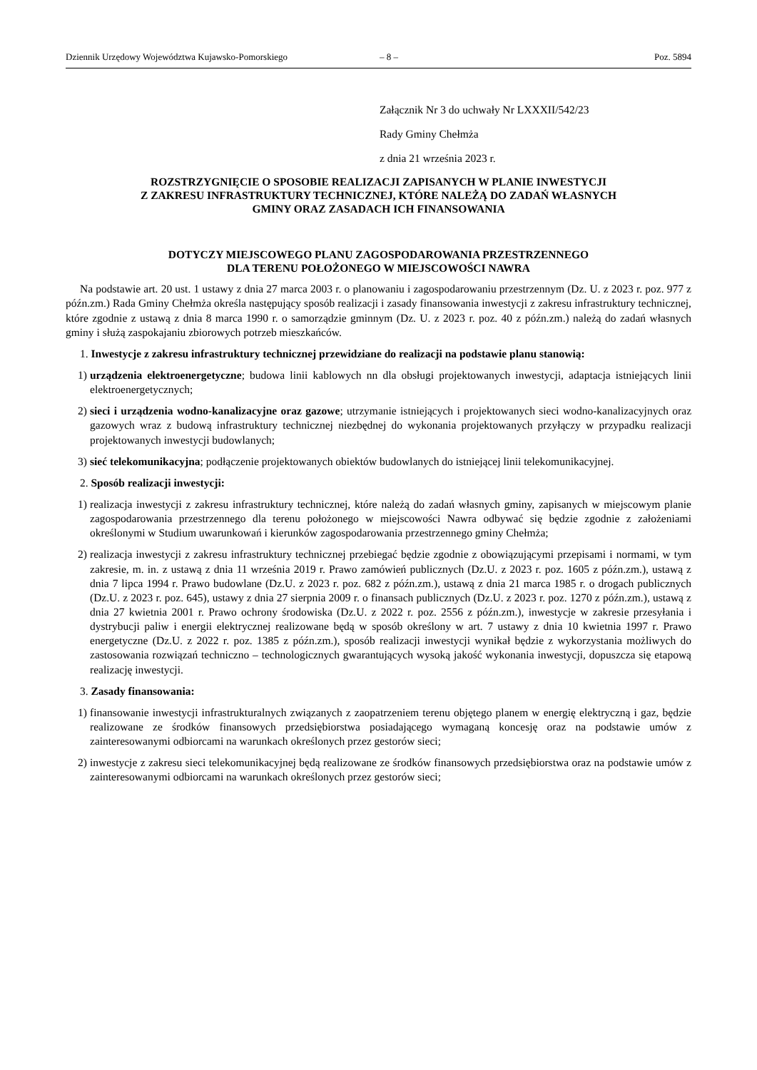Dziennik Urzędowy Województwa Kujawsko-Pomorskiego – 8 – Poz. 5894
Załącznik Nr 3 do uchwały Nr LXXXII/542/23
Rady Gminy Chełmża
z dnia 21 września 2023 r.
ROZSTRZYGNIĘCIE O SPOSOBIE REALIZACJI ZAPISANYCH W PLANIE INWESTYCJI
Z ZAKRESU INFRASTRUKTURY TECHNICZNEJ, KTÓRE NALEŻĄ DO ZADAŃ WŁASNYCH
GMINY ORAZ ZASADACH ICH FINANSOWANIA
DOTYCZY MIEJSCOWEGO PLANU ZAGOSPODAROWANIA PRZESTRZENNEGO
DLA TERENU POŁOŻONEGO W MIEJSCOWOŚCI NAWRA
Na podstawie art. 20 ust. 1 ustawy z dnia 27 marca 2003 r. o planowaniu i zagospodarowaniu przestrzennym (Dz. U. z 2023 r. poz. 977 z późn.zm.) Rada Gminy Chełmża określa następujący sposób realizacji i zasady finansowania inwestycji z zakresu infrastruktury technicznej, które zgodnie z ustawą z dnia 8 marca 1990 r. o samorządzie gminnym (Dz. U. z 2023 r. poz. 40 z późn.zm.) należą do zadań własnych gminy i służą zaspokajaniu zbiorowych potrzeb mieszkańców.
1. Inwestycje z zakresu infrastruktury technicznej przewidziane do realizacji na podstawie planu stanowią:
1) urządzenia elektroenergetyczne; budowa linii kablowych nn dla obsługi projektowanych inwestycji, adaptacja istniejących linii elektroenergetycznych;
2) sieci i urządzenia wodno-kanalizacyjne oraz gazowe; utrzymanie istniejących i projektowanych sieci wodno-kanalizacyjnych oraz gazowych wraz z budową infrastruktury technicznej niezbędnej do wykonania projektowanych przyłączy w przypadku realizacji projektowanych inwestycji budowlanych;
3) sieć telekomunikacyjna; podłączenie projektowanych obiektów budowlanych do istniejącej linii telekomunikacyjnej.
2. Sposób realizacji inwestycji:
1) realizacja inwestycji z zakresu infrastruktury technicznej, które należą do zadań własnych gminy, zapisanych w miejscowym planie zagospodarowania przestrzennego dla terenu położonego w miejscowości Nawra odbywać się będzie zgodnie z założeniami określonymi w Studium uwarunkowań i kierunków zagospodarowania przestrzennego gminy Chełmża;
2) realizacja inwestycji z zakresu infrastruktury technicznej przebiegać będzie zgodnie z obowiązującymi przepisami i normami, w tym zakresie, m. in. z ustawą z dnia 11 września 2019 r. Prawo zamówień publicznych (Dz.U. z 2023 r. poz. 1605 z późn.zm.), ustawą z dnia 7 lipca 1994 r. Prawo budowlane (Dz.U. z 2023 r. poz. 682 z późn.zm.), ustawą z dnia 21 marca 1985 r. o drogach publicznych (Dz.U. z 2023 r. poz. 645), ustawy z dnia 27 sierpnia 2009 r. o finansach publicznych (Dz.U. z 2023 r. poz. 1270 z późn.zm.), ustawą z dnia 27 kwietnia 2001 r. Prawo ochrony środowiska (Dz.U. z 2022 r. poz. 2556 z późn.zm.), inwestycje w zakresie przesyłania i dystrybucji paliw i energii elektrycznej realizowane będą w sposób określony w art. 7 ustawy z dnia 10 kwietnia 1997 r. Prawo energetyczne (Dz.U. z 2022 r. poz. 1385 z późn.zm.), sposób realizacji inwestycji wynikał będzie z wykorzystania możliwych do zastosowania rozwiązań techniczno – technologicznych gwarantujących wysoką jakość wykonania inwestycji, dopuszcza się etapową realizację inwestycji.
3. Zasady finansowania:
1) finansowanie inwestycji infrastrukturalnych związanych z zaopatrzeniem terenu objętego planem w energię elektryczną i gaz, będzie realizowane ze środków finansowych przedsiębiorstwa posiadającego wymaganą koncesję oraz na podstawie umów z zainteresowanymi odbiorcami na warunkach określonych przez gestorów sieci;
2) inwestycje z zakresu sieci telekomunikacyjnej będą realizowane ze środków finansowych przedsiębiorstwa oraz na podstawie umów z zainteresowanymi odbiorcami na warunkach określonych przez gestorów sieci;